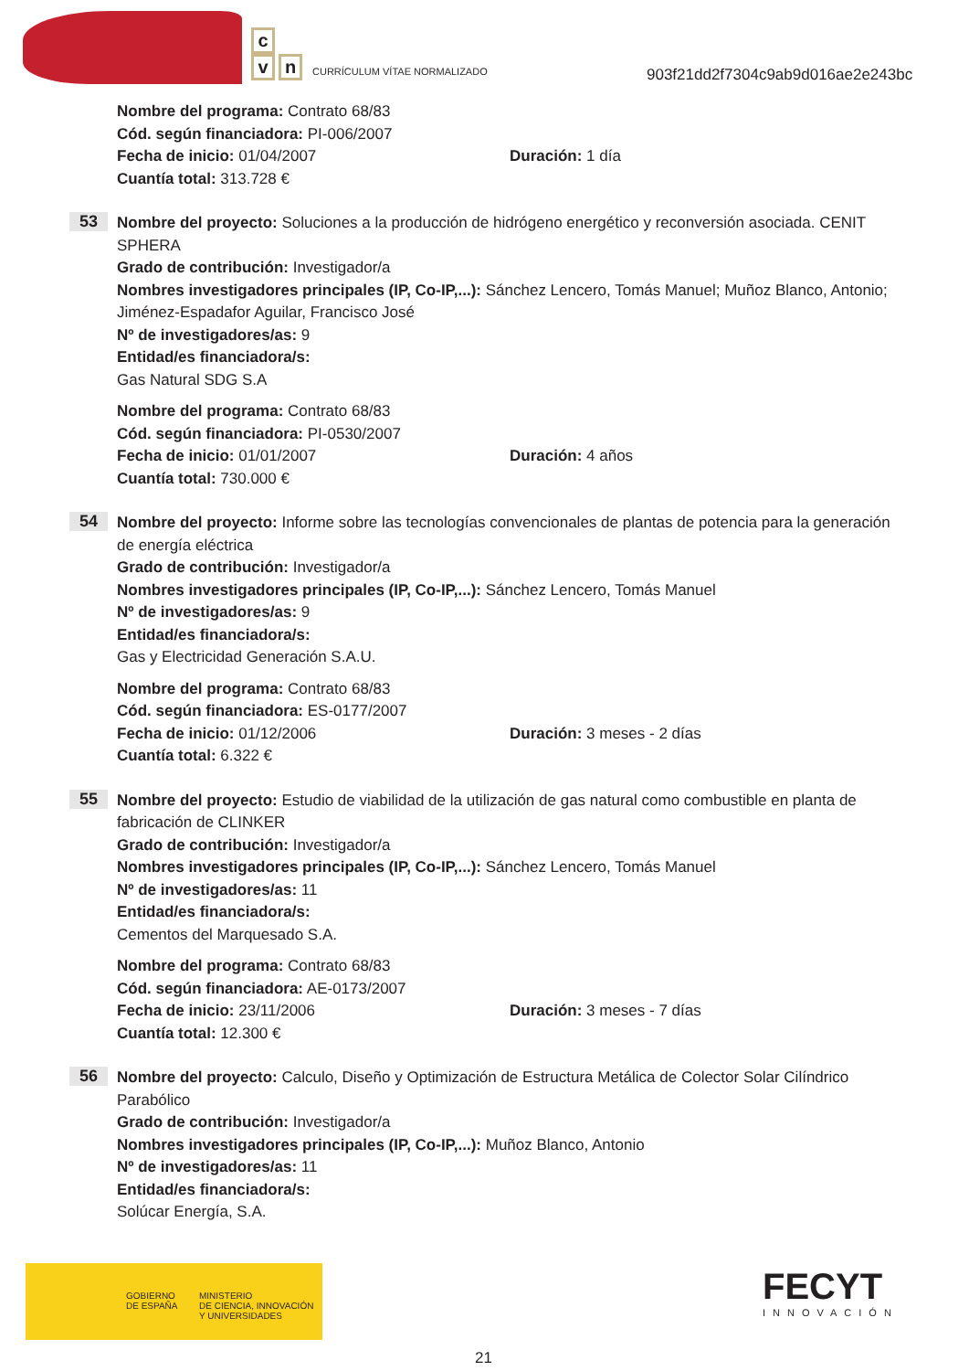c
v n
CURRÍCULUM VÍTAE NORMALIZADO
903f21dd2f7304c9ab9d016ae2e243bc
Nombre del programa: Contrato 68/83
Cód. según financiadora: PI-006/2007
Fecha de inicio: 01/04/2007 Duración: 1 día
Cuantía total: 313.728 €
53
Nombre del proyecto: Soluciones a la producción de hidrógeno energético y reconversión asociada. CENIT SPHERA
Grado de contribución: Investigador/a
Nombres investigadores principales (IP, Co-IP,...): Sánchez Lencero, Tomás Manuel; Muñoz Blanco, Antonio; Jiménez-Espadafor Aguilar, Francisco José
Nº de investigadores/as: 9
Entidad/es financiadora/s:
Gas Natural SDG S.A
Nombre del programa: Contrato 68/83
Cód. según financiadora: PI-0530/2007
Fecha de inicio: 01/01/2007 Duración: 4 años
Cuantía total: 730.000 €
54
Nombre del proyecto: Informe sobre las tecnologías convencionales de plantas de potencia para la generación de energía eléctrica
Grado de contribución: Investigador/a
Nombres investigadores principales (IP, Co-IP,...): Sánchez Lencero, Tomás Manuel
Nº de investigadores/as: 9
Entidad/es financiadora/s:
Gas y Electricidad Generación S.A.U.
Nombre del programa: Contrato 68/83
Cód. según financiadora: ES-0177/2007
Fecha de inicio: 01/12/2006 Duración: 3 meses - 2 días
Cuantía total: 6.322 €
55
Nombre del proyecto: Estudio de viabilidad de la utilización de gas natural como combustible en planta de fabricación de CLINKER
Grado de contribución: Investigador/a
Nombres investigadores principales (IP, Co-IP,...): Sánchez Lencero, Tomás Manuel
Nº de investigadores/as: 11
Entidad/es financiadora/s:
Cementos del Marquesado S.A.
Nombre del programa: Contrato 68/83
Cód. según financiadora: AE-0173/2007
Fecha de inicio: 23/11/2006 Duración: 3 meses - 7 días
Cuantía total: 12.300 €
56
Nombre del proyecto: Calculo, Diseño y Optimización de Estructura Metálica de Colector Solar Cilíndrico Parabólico
Grado de contribución: Investigador/a
Nombres investigadores principales (IP, Co-IP,...): Muñoz Blanco, Antonio
Nº de investigadores/as: 11
Entidad/es financiadora/s:
Solúcar Energía, S.A.
GOBIERNO
DE ESPAÑA
MINISTERIO
DE CIENCIA, INNOVACIÓN
Y UNIVERSIDADES
FECYT
INNOVACIÓN
21